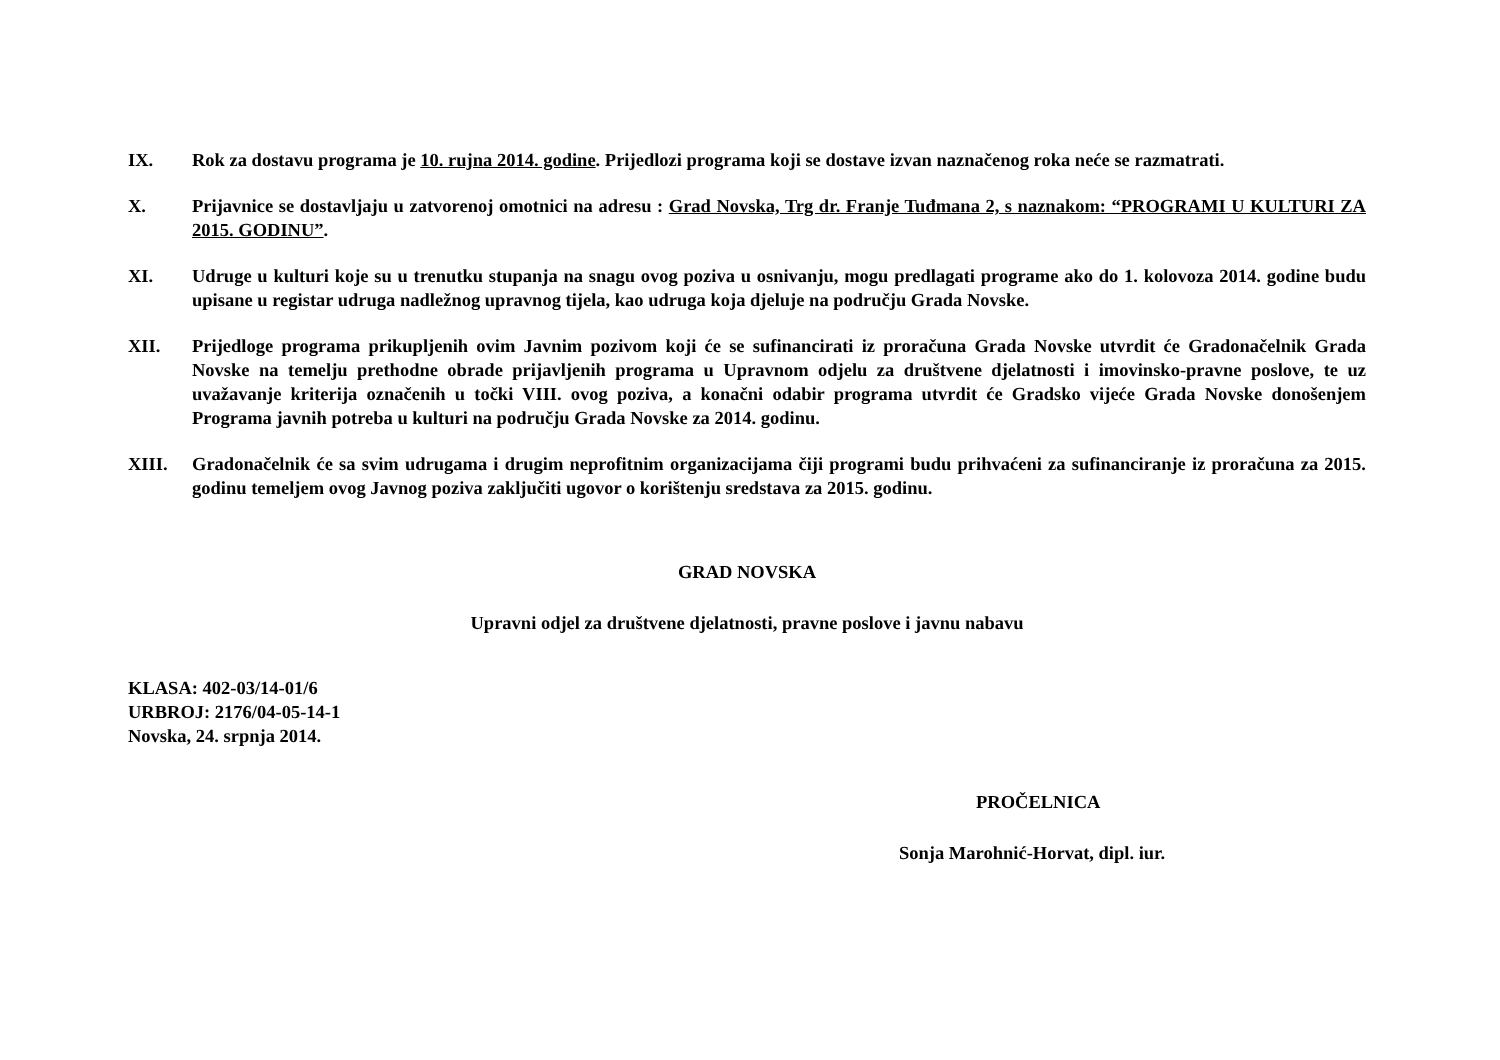IX. Rok za dostavu programa je 10. rujna 2014. godine. Prijedlozi programa koji se dostave izvan naznačenog roka neće se razmatrati.
X. Prijavnice se dostavljaju u zatvorenoj omotnici na adresu : Grad Novska, Trg dr. Franje Tuđmana 2, s naznakom: “PROGRAMI U KULTURI ZA 2015. GODINU”.
XI. Udruge u kulturi koje su u trenutku stupanja na snagu ovog poziva u osnivanju, mogu predlagati programe ako do 1. kolovoza 2014. godine budu upisane u registar udruga nadležnog upravnog tijela, kao udruga koja djeluje na području Grada Novske.
XII. Prijedloge programa prikupljenih ovim Javnim pozivom koji će se sufinancirati iz proračuna Grada Novske utvrdit će Gradonačelnik Grada Novske na temelju prethodne obrade prijavljenih programa u Upravnom odjelu za društvene djelatnosti i imovinsko-pravne poslove, te uz uvažavanje kriterija označenih u točki VIII. ovog poziva, a konačni odabir programa utvrdit će Gradsko vijeće Grada Novske donošenjem Programa javnih potreba u kulturi na području Grada Novske za 2014. godinu.
XIII. Gradonačelnik će sa svim udrugama i drugim neprofitnim organizacijama čiji programi budu prihvaćeni za sufinanciranje iz proračuna za 2015. godinu temeljem ovog Javnog poziva zaključiti ugovor o korištenju sredstava za 2015. godinu.
GRAD NOVSKA
Upravni odjel za društvene djelatnosti, pravne poslove i javnu nabavu
KLASA: 402-03/14-01/6
URBROJ: 2176/04-05-14-1
Novska, 24. srpnja 2014.
PROČELNICA
Sonja Marohnić-Horvat, dipl. iur.